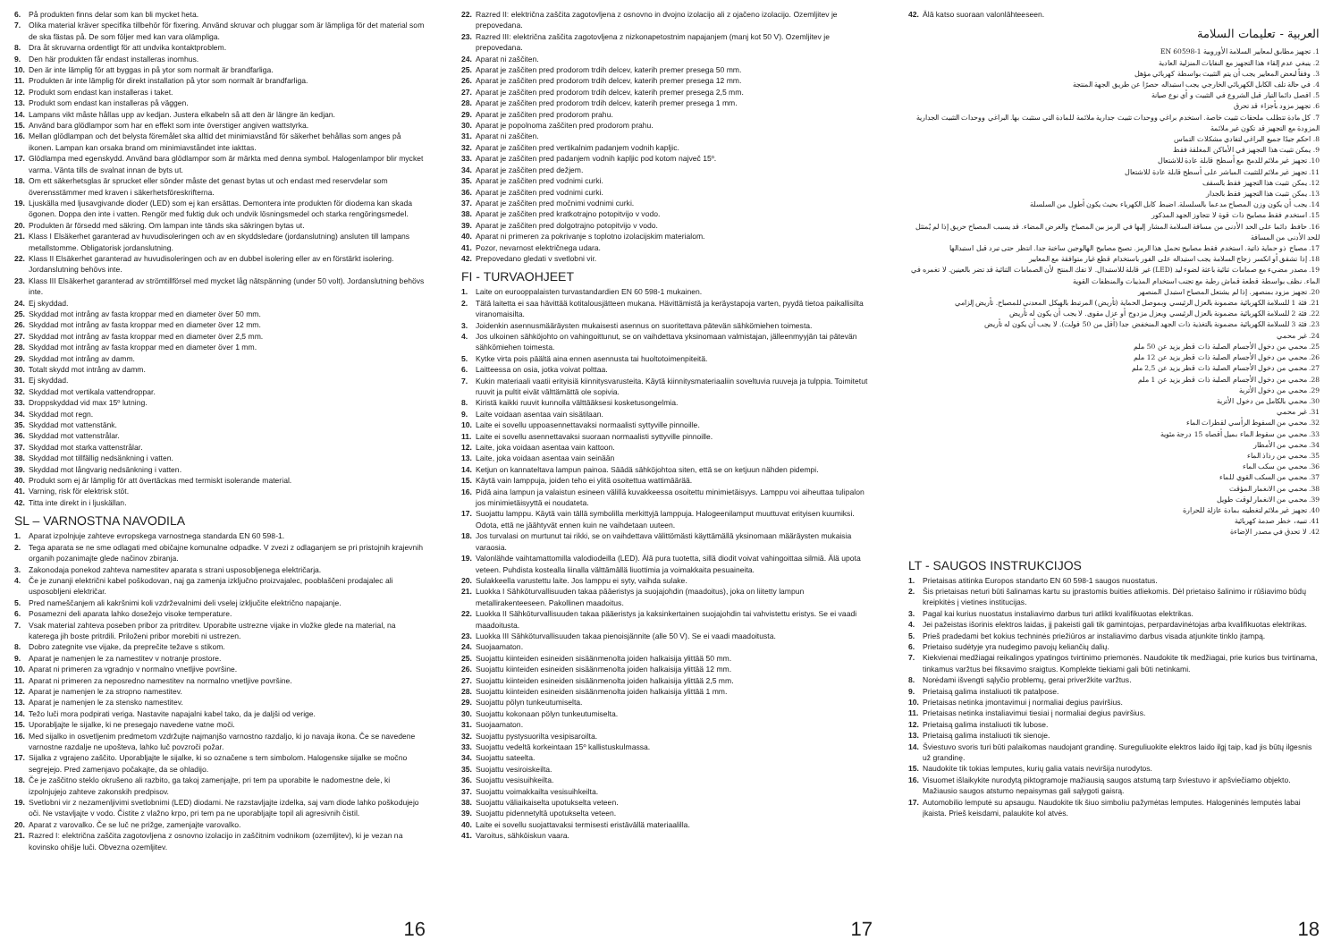6. På produkten finns delar som kan bli mycket heta.
7. Olika material kräver specifika tillbehör för fixering. Använd skruvar och pluggar som är lämpliga för det material som de ska fästas på. De som följer med kan vara olämpliga.
8. Dra åt skruvarna ordentligt för att undvika kontaktproblem.
9. Den här produkten får endast installeras inomhus.
10. Den är inte lämplig för att byggas in på ytor som normalt är brandfarliga.
11. Produkten är inte lämplig för direkt installation på ytor som normalt är brandfarliga.
12. Produkt som endast kan installeras i taket.
13. Produkt som endast kan installeras på väggen.
14. Lampans vikt måste hållas upp av kedjan. Justera elkabeln så att den är längre än kedjan.
15. Använd bara glödlampor som har en effekt som inte överstiger angiven wattstyrka.
16. Mellan glödlampan och det belysta föremålet ska alltid det minimiavstånd för säkerhet behållas som anges på ikonen. Lampan kan orsaka brand om minimiavståndet inte iakttas.
17. Glödlampa med egenskydd. Använd bara glödlampor som är märkta med denna symbol. Halogenlampor blir mycket varma. Vänta tills de svalnat innan de byts ut.
18. Om ett säkerhetsglas är sprucket eller sönder måste det genast bytas ut och endast med reservdelar som överensstämmer med kraven i säkerhetsföreskrifterna.
19. Ljuskälla med ljusavgivande dioder (LED) som ej kan ersättas. Demontera inte produkten för dioderna kan skada ögonen. Doppa den inte i vatten. Rengör med fuktig duk och undvik lösningsmedel och starka rengöringsmedel.
20. Produkten är försedd med säkring. Om lampan inte tänds ska säkringen bytas ut.
21. Klass I Elsäkerhet garanterad av huvudisoleringen och av en skyddsledare (jordanslutning) ansluten till lampans metallstomme. Obligatorisk jordanslutning.
22. Klass II Elsäkerhet garanterad av huvudisoleringen och av en dubbel isolering eller av en förstärkt isolering. Jordanslutning behövs inte.
23. Klass III Elsäkerhet garanterad av strömtillförsel med mycket låg nätspänning (under 50 volt). Jordanslutning behövs inte.
24. Ej skyddad.
25. Skyddad mot intrång av fasta kroppar med en diameter över 50 mm.
26. Skyddad mot intrång av fasta kroppar med en diameter över 12 mm.
27. Skyddad mot intrång av fasta kroppar med en diameter över 2,5 mm.
28. Skyddad mot intrång av fasta kroppar med en diameter över 1 mm.
29. Skyddad mot intrång av damm.
30. Totalt skydd mot intrång av damm.
31. Ej skyddad.
32. Skyddad mot vertikala vattendroppar.
33. Droppskyddad vid max 15º lutning.
34. Skyddad mot regn.
35. Skyddad mot vattenstänk.
36. Skyddad mot vattenstrålar.
37. Skyddad mot starka vattenstrålar.
38. Skyddad mot tillfällig nedsänkning i vatten.
39. Skyddad mot långvarig nedsänkning i vatten.
40. Produkt som ej är lämplig för att övertäckas med termiskt isolerande material.
41. Varning, risk för elektrisk stöt.
42. Titta inte direkt in i ljuskällan.
SL – VARNOSTNA NAVODILA
1. Aparat izpolnjuje zahteve evropskega varnostnega standarda EN 60 598-1.
2. Tega aparata se ne sme odlagati med običajne komunalne odpadke. V zvezi z odlaganjem se pri pristojnih krajevnih organih pozanimajte glede načinov zbiranja.
3. Zakonodaja ponekod zahteva namestitev aparata s strani usposobljenega električarja.
4. Če je zunanji električni kabel poškodovan, naj ga zamenja izključno proizvajalec, pooblaščeni prodajalec ali usposobljeni električar.
5. Pred nameščanjem ali kakršnimi koli vzdrževalnimi deli vselej izključite električno napajanje.
6. Posamezni deli aparata lahko dosežejo visoke temperature.
7. Vsak material zahteva poseben pribor za pritrditev. Uporabite ustrezne vijake in vložke glede na material, na katerega jih boste pritrdili. Priloženi pribor morebiti ni ustrezen.
8. Dobro zategnite vse vijake, da preprečite težave s stikom.
9. Aparat je namenjen le za namestitev v notranje prostore.
10. Aparat ni primeren za vgradnjo v normalno vnetljive površine.
11. Aparat ni primeren za neposredno namestitev na normalno vnetljive površine.
12. Aparat je namenjen le za stropno namestitev.
13. Aparat je namenjen le za stensko namestitev.
14. Težo luči mora podpirati veriga. Nastavite napajalni kabel tako, da je daljši od verige.
15. Uporabljajte le sijalke, ki ne presegajo navedene vatne moči.
16. Med sijalko in osvetljenim predmetom vzdržujte najmanjšo varnostno razdaljo, ki jo navaja ikona. Če se navedene varnostne razdalje ne upošteva, lahko luč povzroči požar.
17. Sijalka z vgrajeno zaščito. Uporabljajte le sijalke, ki so označene s tem simbolom. Halogenske sijalke se močno segrejejo. Pred zamenjavo počakajte, da se ohladijo.
18. Če je zaščitno steklo okrušeno ali razbito, ga takoj zamenjajte, pri tem pa uporabite le nadomestne dele, ki izpolnjujejo zahteve zakonskih predpisov.
19. Svetlobni vir z nezamenljivimi svetlobnimi (LED) diodami. Ne razstavljajte izdelka, saj vam diode lahko poškodujejo oči. Ne vstavljajte v vodo. Čistite z vlažno krpo, pri tem pa ne uporabljajte topil ali agresivnih čistil.
20. Aparat z varovalko. Če se luč ne prižge, zamenjajte varovalko.
21. Razred I: električna zaščita zagotovljena z osnovno izolacijo in zaščitnim vodnikom (ozemljitev), ki je vezan na kovinsko ohišje luči. Obvezna ozemljitev.
16
22. Razred II: električna zaščita zagotovljena z osnovno in dvojno izolacijo ali z ojačeno izolacijo. Ozemljitev je prepovedana.
23. Razred III: električna zaščita zagotovljena z nizkonapetostnim napajanjem (manj kot 50 V). Ozemljitev je prepovedana.
24. Aparat ni zaščiten.
25. Aparat je zaščiten pred prodorom trdih delcev, katerih premer presega 50 mm.
26. Aparat je zaščiten pred prodorom trdih delcev, katerih premer presega 12 mm.
27. Aparat je zaščiten pred prodorom trdih delcev, katerih premer presega 2,5 mm.
28. Aparat je zaščiten pred prodorom trdih delcev, katerih premer presega 1 mm.
29. Aparat je zaščiten pred prodorom prahu.
30. Aparat je popolnoma zaščiten pred prodorom prahu.
31. Aparat ni zaščiten.
32. Aparat je zaščiten pred vertikalnim padanjem vodnih kapljic.
33. Aparat je zaščiten pred padanjem vodnih kapljic pod kotom največ 15º.
34. Aparat je zaščiten pred dežjem.
35. Aparat je zaščiten pred vodnimi curki.
36. Aparat je zaščiten pred vodnimi curki.
37. Aparat je zaščiten pred močnimi vodnimi curki.
38. Aparat je zaščiten pred kratkotrajno potopitvijo v vodo.
39. Aparat je zaščiten pred dolgotrajno potopitvijo v vodo.
40. Aparat ni primeren za pokrivanje s toplotno izolacijskim materialom.
41. Pozor, nevarnost električnega udara.
42. Prepovedano gledati v svetlobni vir.
FI - TURVAOHJEET
1. Laite on eurooppalaisten turvastandardien EN 60 598-1 mukainen.
2. Tätä laitetta ei saa hävittää kotitalousjätteen mukana. Hävittämistä ja keräystapoja varten, pyydä tietoa paikallisilta viranomaisilta.
3. Joidenkin asennusmääräysten mukaisesti asennus on suoritettava pätevän sähkömiehen toimesta.
4. Jos ulkoinen sähköjohto on vahingoittunut, se on vaihdettava yksinomaan valmistajan, jälleenmyyjän tai pätevän sähkömiehen toimesta.
5. Kytke virta pois päältä aina ennen asennusta tai huoltotoimenpiteitä.
6. Laitteessa on osia, jotka voivat polttaa.
7. Kukin materiaali vaatii erityisiä kiinnitysvarusteita. Käytä kiinnitysmateriaaliin soveltuvia ruuveja ja tulppia. Toimitetut ruuvit ja pultit eivät välttämättä ole sopivia.
8. Kiristä kaikki ruuvit kunnolla välttääksesi kosketusongelmia.
9. Laite voidaan asentaa vain sisätilaan.
10. Laite ei sovellu uppoasennettavaksi normaalisti syttyville pinnoille.
11. Laite ei sovellu asennettavaksi suoraan normaalisti syttyville pinnoille.
12. Laite, joka voidaan asentaa vain kattoon.
13. Laite, joka voidaan asentaa vain seinään
14. Ketjun on kannateltava lampun painoa. Säädä sähköjohtoa siten, että se on ketjuun nähden pidempi.
15. Käytä vain lamppuja, joiden teho ei ylitä osoitettua wattimäärää.
16. Pidä aina lampun ja valaistun esineen välillä kuvakkeessa osoitettu minimietäisyys. Lamppu voi aiheuttaa tulipalon jos minimietäisyyttä ei noudateta.
17. Suojattu lamppu. Käytä vain tällä symbolilla merkittyjä lamppuja. Halogeenilamput muuttuvat erityisen kuumiksi. Odota, että ne jäähtyvät ennen kuin ne vaihdetaan uuteen.
18. Jos turvalasi on murtunut tai rikki, se on vaihdettava välittömästi käyttämällä yksinomaan määräysten mukaisia varaosia.
19. Valonlähde vaihtamattomilla valodiodeilla (LED). Älä pura tuotetta, sillä diodit voivat vahingoittaa silmiä. Älä upota veteen. Puhdista kostealla liinalla välttämällä liuottimia ja voimakkaita pesuaineita.
20. Sulakkeella varustettu laite. Jos lamppu ei syty, vaihda sulake.
21. Luokka I Sähköturvallisuuden takaa pääeristys ja suojajohdin (maadoitus), joka on liitetty lampun metallirakenteeseen. Pakollinen maadoitus.
22. Luokka II Sähköturvallisuuden takaa pääeristys ja kaksinkertainen suojajohdin tai vahvistettu eristys. Se ei vaadi maadoitusta.
23. Luokka III Sähköturvallisuuden takaa pienoisjännite (alle 50 V). Se ei vaadi maadoitusta.
24. Suojaamaton.
25. Suojattu kiinteiden esineiden sisäänmenolta joiden halkaisija ylittää 50 mm.
26. Suojattu kiinteiden esineiden sisäänmenolta joiden halkaisija ylittää 12 mm.
27. Suojattu kiinteiden esineiden sisäänmenolta joiden halkaisija ylittää 2,5 mm.
28. Suojattu kiinteiden esineiden sisäänmenolta joiden halkaisija ylittää 1 mm.
29. Suojattu pölyn tunkeutumiselta.
30. Suojattu kokonaan pölyn tunkeutumiselta.
31. Suojaamaton.
32. Suojattu pystysuorilta vesipisaroilta.
33. Suojattu vedeltä korkeintaan 15º kallistuskulmassa.
34. Suojattu sateelta.
35. Suojattu vesiroiskeilta.
36. Suojattu vesisuihkeilta.
37. Suojattu voimakkailta vesisuihkeilta.
38. Suojattu väliaikaiselta upotukselta veteen.
39. Suojattu pidennetyltä upotukselta veteen.
40. Laite ei sovellu suojattavaksi termisesti eristävällä materiaalilla.
41. Varoitus, sähköiskun vaara.
17
42. Älä katso suoraan valonlähteeseen.
العربية - تعليمات السلامة
1. تجهيز مطابق لمعايير السلامة الأوروبية EN 60598-1
2. ينبغي عدم إلقاء هذا التجهيز مع النفايات المنزلية العادية
3. وفقاً لبعض المعايير يجب أن يتم التثبيت بواسطة كهربائي مؤهل
4. في حالة تلف الكابل الكهربائي الخارجي يجب استبداله حصرًا عن طريق الجهة المنتجة
5. افصل دائما التيار قبل الشروع في التثبيت و أي نوع صيانة
6. تجهيز مزود بأجزاء قد تحرق
7. كل مادة تتطلب ملحقات تثبيت خاصة. استخدم براغي ووحدات تثبيت جدارية ملائمة للمادة التي ستثبت بها. البراغي ووحدات التثبيت الجدارية المزودة مع التجهيز قد تكون غير ملائمة
8. احكم جيدًا جميع البراغي لتفادي مشكلات التماس
9. يمكن تثبيت هذا التجهيز في الأماكن المغلقة فقط
10. تجهيز غير ملائم للدمج مع أسطح قابلة عادة للاشتعال
11. تجهيز غير ملائم للتثبيت المباشر على أسطح قابلة عادة للاشتعال
12. يمكن تثبيت هذا التجهيز فقط بالسقف
13. يمكن تثبيت هذا التجهيز فقط بالجدار
14. يجب أن يكون وزن المصباح مدعما بالسلسلة. اضبط كابل الكهرباء بحيث يكون أطول من السلسلة
15. استخدم فقط مصابيح ذات قوة لا تتجاوز الجهد المذكور
16. حافظ دائما على الحد الأدنى من مسافة السلامة المشار إليها في الرمز بين المصباح والغرض المضاء. قد يسبب المصباح حريق إذا لم يُمتثل للحد الأدنى من المسافة
17. مصباح ذو حماية ذاتية. استخدم فقط مصابيح تحمل هذا الرمز. تصبح مصابيح الهالوجين ساخنة جدا. انتظر حتى تبرد قبل استبدالها
18. إذا تشقق أو انكسر زجاج السلامة يجب استبداله على الفور باستخدام قطع غيار متوافقة مع المعايير
19. مصدر مضيء مع صمامات ثنائية باعثة لضوء ليد (LED) غير قابلة للاستبدال. لا تفك المنتج لأن الصمامات الثنائية قد تضر بالعينين. لا تغمره في الماء. نظف بواسطة قطعة قماش رطبة مع تجنب استخدام المذيبات والمنظفات القوية
20. تجهيز مزود بمنصهر. إذا لم يشتعل المصباح استبدل المنصهر
21. فئة 1 للسلامة الكهربائية مضمونة بالعزل الرئيسي وبموصل الحماية (تأريض) المرتبط بالهيكل المعدني للمصباح. تأريض إلزامي
22. فئة 2 للسلامة الكهربائية مضمونة بالعزل الرئيسي وبعزل مزدوج أو عزل مقوى. لا يجب أن يكون له تأريض
23. فئة 3 للسلامة الكهربائية مضمونة بالتغذية ذات الجهد المنخفض جدا (أقل من 50 فولت). لا يجب أن يكون له تأريض
24. غير محمي
25. محمي من دخول الأجسام الصلبة ذات قطر يزيد عن 50 ملم
26. محمي من دخول الأجسام الصلبة ذات قطر يزيد عن 12 ملم
27. محمي من دخول الأجسام الصلبة ذات قطر يزيد عن 2,5 ملم
28. محمي من دخول الأجسام الصلبة ذات قطر يزيد عن 1 ملم
29. محمي من دخول الأتربة
30. محمي بالكامل من دخول الأتربة
31. غير محمي
32. محمي من السقوط الرأسي لقطرات الماء
33. محمي من سقوط الماء بميل أقصاه 15 درجة مئوية
34. محمي من الأمطار
35. محمي من رذاذ الماء
36. محمي من سكب الماء
37. محمي من السكب القوي للماء
38. محمي من الانغمار المؤقت
39. محمي من الانغمار لوقت طويل
40. تجهيز غير ملائم لتغطيته بمادة عازلة للحرارة
41. تنبيه، خطر صدمة كهربائية
42. لا تحدق في مصدر الإضاءة
LT - SAUGOS INSTRUKCIJOS
1. Prietaisas atitinka Europos standarto EN 60 598-1 saugos nuostatus.
2. Šis prietaisas neturi būti šalinamas kartu su įprastomis buities atliekomis. Dėl prietaiso šalinimo ir rūšiavimo būdų kreipkitės į vietines institucijas.
3. Pagal kai kurius nuostatus instaliavimo darbus turi atlikti kvalifikuotas elektrikas.
4. Jei pažeistas išorinis elektros laidas, jį pakeisti gali tik gamintojas, perpardavinėtojas arba kvalifikuotas elektrikas.
5. Prieš pradedami bet kokius techninės priežiūros ar instaliavimo darbus visada atjunkite tinklo įtampą.
6. Prietaiso sudėtyje yra nudegimo pavojų keliančių dalių.
7. Kiekvienai medžiagai reikalingos ypatingos tvirtinimo priemonės. Naudokite tik medžiagai, prie kurios bus tvirtinama, tinkamus varžtus bei fiksavimo sraigtus. Komplekte tiekiami gali būti netinkami.
8. Norėdami išvengti sąlyčio problemų, gerai priveržkite varžtus.
9. Prietaisą galima instaliuoti tik patalpose.
10. Prietaisas netinka įmontavimui į normaliai degius paviršius.
11. Prietaisas netinka instaliavimui tiesiai į normaliai degius paviršius.
12. Prietaisą galima instaliuoti tik lubose.
13. Prietaisą galima instaliuoti tik sienoje.
14. Šviestuvo svoris turi būti palaikomas naudojant grandinę. Sureguliuokite elektros laido ilgį taip, kad jis būtų ilgesnis už grandinę.
15. Naudokite tik tokias lemputes, kurių galia vatais neviršija nurodytos.
16. Visuomet išlaikykite nurodytą piktogramoje mažiausią saugos atstumą tarp šviestuvo ir apšviečiamo objekto. Mažiausio saugos atstumo nepaisymas gali sąlygoti gaisrą.
17. Automobilio lemputė su apsaugu. Naudokite tik šiuo simboliu pažymėtas lemputes. Halogeninės lemputės labai įkaista. Prieš keisdami, palaukite kol atvės.
18